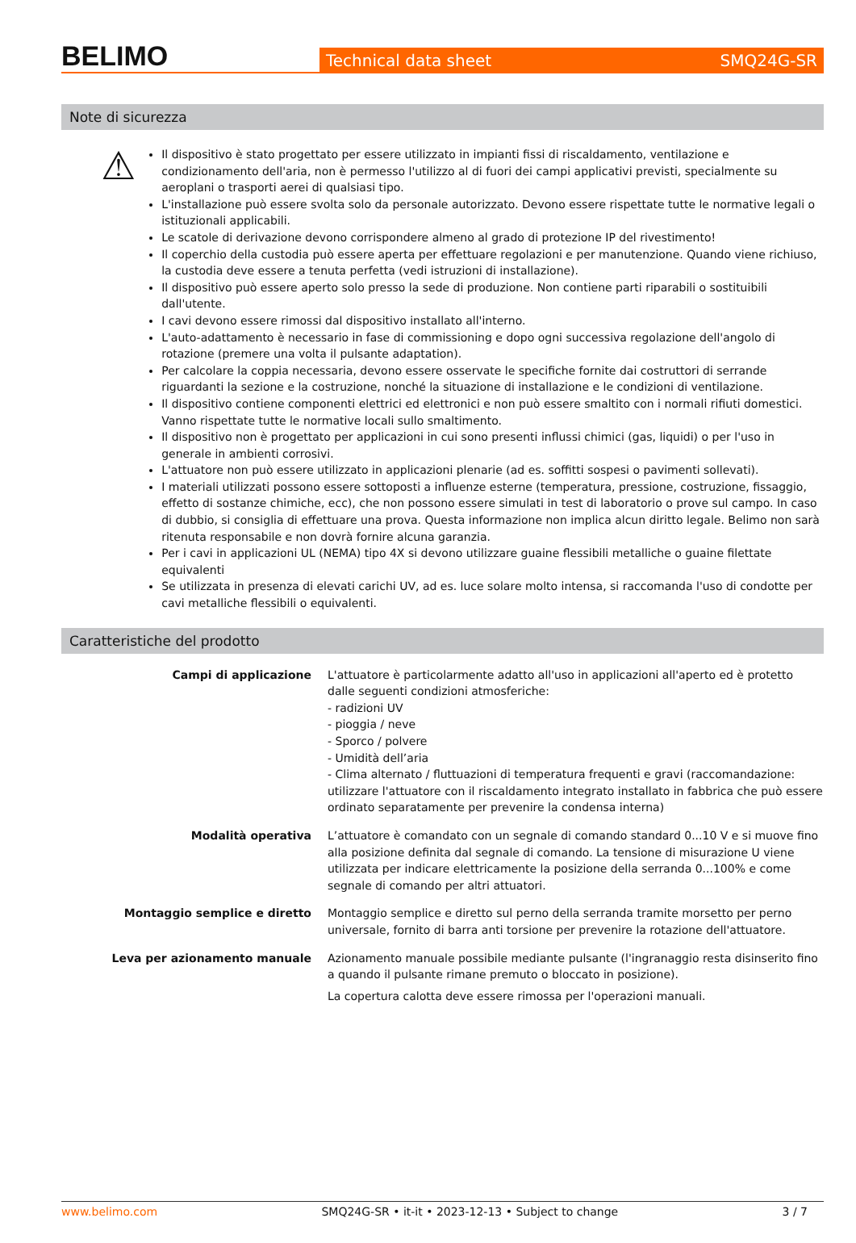BELIMO
Technical data sheet SMQ24G-SR
Note di sicurezza
⚠
Il dispositivo è stato progettato per essere utilizzato in impianti fissi di riscaldamento, ventilazione e condizionamento dell'aria, non è permesso l'utilizzo al di fuori dei campi applicativi previsti, specialmente su aeroplani o trasporti aerei di qualsiasi tipo.
L'installazione può essere svolta solo da personale autorizzato. Devono essere rispettate tutte le normative legali o istituzionali applicabili.
Le scatole di derivazione devono corrispondere almeno al grado di protezione IP del rivestimento!
Il coperchio della custodia può essere aperta per effettuare regolazioni e per manutenzione. Quando viene richiuso, la custodia deve essere a tenuta perfetta (vedi istruzioni di installazione).
Il dispositivo può essere aperto solo presso la sede di produzione. Non contiene parti riparabili o sostituibili dall'utente.
I cavi devono essere rimossi dal dispositivo installato all'interno.
L'auto-adattamento è necessario in fase di commissioning e dopo ogni successiva regolazione dell'angolo di rotazione (premere una volta il pulsante adaptation).
Per calcolare la coppia necessaria, devono essere osservate le specifiche fornite dai costruttori di serrande riguardanti la sezione e la costruzione, nonché la situazione di installazione e le condizioni di ventilazione.
Il dispositivo contiene componenti elettrici ed elettronici e non può essere smaltito con i normali rifiuti domestici. Vanno rispettate tutte le normative locali sullo smaltimento.
Il dispositivo non è progettato per applicazioni in cui sono presenti influssi chimici (gas, liquidi) o per l'uso in generale in ambienti corrosivi.
L'attuatore non può essere utilizzato in applicazioni plenarie (ad es. soffitti sospesi o pavimenti sollevati).
I materiali utilizzati possono essere sottoposti a influenze esterne (temperatura, pressione, costruzione, fissaggio, effetto di sostanze chimiche, ecc), che non possono essere simulati in test di laboratorio o prove sul campo. In caso di dubbio, si consiglia di effettuare una prova. Questa informazione non implica alcun diritto legale. Belimo non sarà ritenuta responsabile e non dovrà fornire alcuna garanzia.
Per i cavi in applicazioni UL (NEMA) tipo 4X si devono utilizzare guaine flessibili metalliche o guaine filettate equivalenti
Se utilizzata in presenza di elevati carichi UV, ad es. luce solare molto intensa, si raccomanda l'uso di condotte per cavi metalliche flessibili o equivalenti.
Caratteristiche del prodotto
Campi di applicazione L'attuatore è particolarmente adatto all'uso in applicazioni all'aperto ed è protetto dalle seguenti condizioni atmosferiche:
- radizioni UV
- pioggia / neve
- Sporco / polvere
- Umidità dell’aria
- Clima alternato / fluttuazioni di temperatura frequenti e gravi (raccomandazione: utilizzare l'attuatore con il riscaldamento integrato installato in fabbrica che può essere ordinato separatamente per prevenire la condensa interna)
Modalità operativa L’attuatore è comandato con un segnale di comando standard 0...10 V e si muove fino alla posizione definita dal segnale di comando. La tensione di misurazione U viene utilizzata per indicare elettricamente la posizione della serranda 0...100% e come segnale di comando per altri attuatori.
Montaggio semplice e diretto Montaggio semplice e diretto sul perno della serranda tramite morsetto per perno universale, fornito di barra anti torsione per prevenire la rotazione dell'attuatore.
Leva per azionamento manuale Azionamento manuale possibile mediante pulsante (l'ingranaggio resta disinserito fino a quando il pulsante rimane premuto o bloccato in posizione).
La copertura calotta deve essere rimossa per l'operazioni manuali.
www.belimo.com SMQ24G-SR • it-it • 2023-12-13 • Subject to change 3 / 7